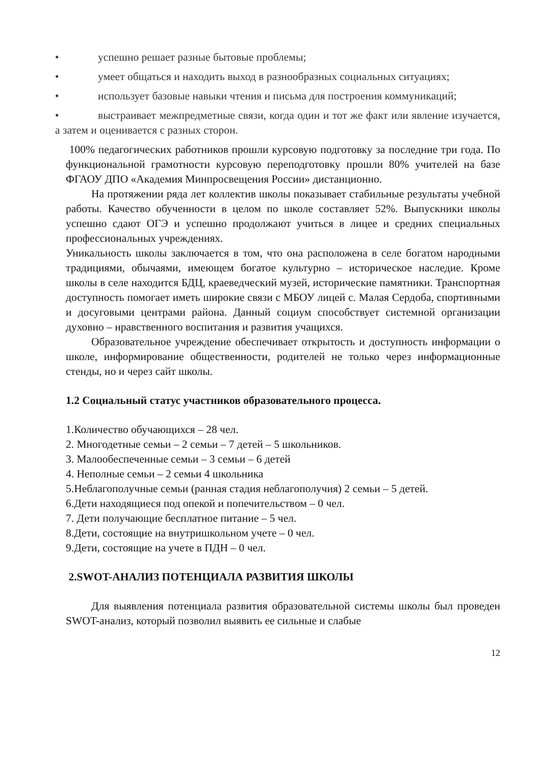• успешно решает разные бытовые проблемы;
• умеет общаться и находить выход в разнообразных социальных ситуациях;
• использует базовые навыки чтения и письма для построения коммуникаций;
• выстраивает межпредметные связи, когда один и тот же факт или явление изучается, а затем и оценивается с разных сторон.
100% педагогических работников прошли курсовую подготовку за последние три года. По функциональной грамотности курсовую переподготовку прошли 80% учителей на базе ФГАОУ ДПО «Академия Минпросвещения России» дистанционно.
На протяжении ряда лет коллектив школы показывает стабильные результаты учебной работы. Качество обученности в целом по школе составляет 52%. Выпускники школы успешно сдают ОГЭ и успешно продолжают учиться в лицее и средних специальных профессиональных учреждениях.
Уникальность школы заключается в том, что она расположена в селе богатом народными традициями, обычаями, имеющем богатое культурно – историческое наследие. Кроме школы в селе находится БДЦ, краеведческий музей, исторические памятники. Транспортная доступность помогает иметь широкие связи с МБОУ лицей с. Малая Сердоба, спортивными и досуговыми центрами района. Данный социум способствует системной организации духовно – нравственного воспитания и развития учащихся.
Образовательное учреждение обеспечивает открытость и доступность информации о школе, информирование общественности, родителей не только через информационные стенды, но и через сайт школы.
1.2 Социальный статус участников образовательного процесса.
1.Количество обучающихся – 28 чел.
2. Многодетные семьи – 2 семьи – 7 детей – 5 школьников.
3. Малообеспеченные семьи – 3 семьи – 6 детей
4. Неполные семьи – 2 семьи 4 школьника
5.Неблагополучные семьи (ранная стадия неблагополучия) 2 семьи – 5 детей.
6.Дети находящиеся под опекой и попечительством – 0 чел.
7. Дети получающие бесплатное питание – 5 чел.
8.Дети, состоящие на внутришкольном учете – 0 чел.
9.Дети, состоящие на учете в ПДН – 0 чел.
2.SWOT-АНАЛИЗ ПОТЕНЦИАЛА РАЗВИТИЯ ШКОЛЫ
Для выявления потенциала развития образовательной системы школы был проведен SWOT-анализ, который позволил выявить ее сильные и слабые
12